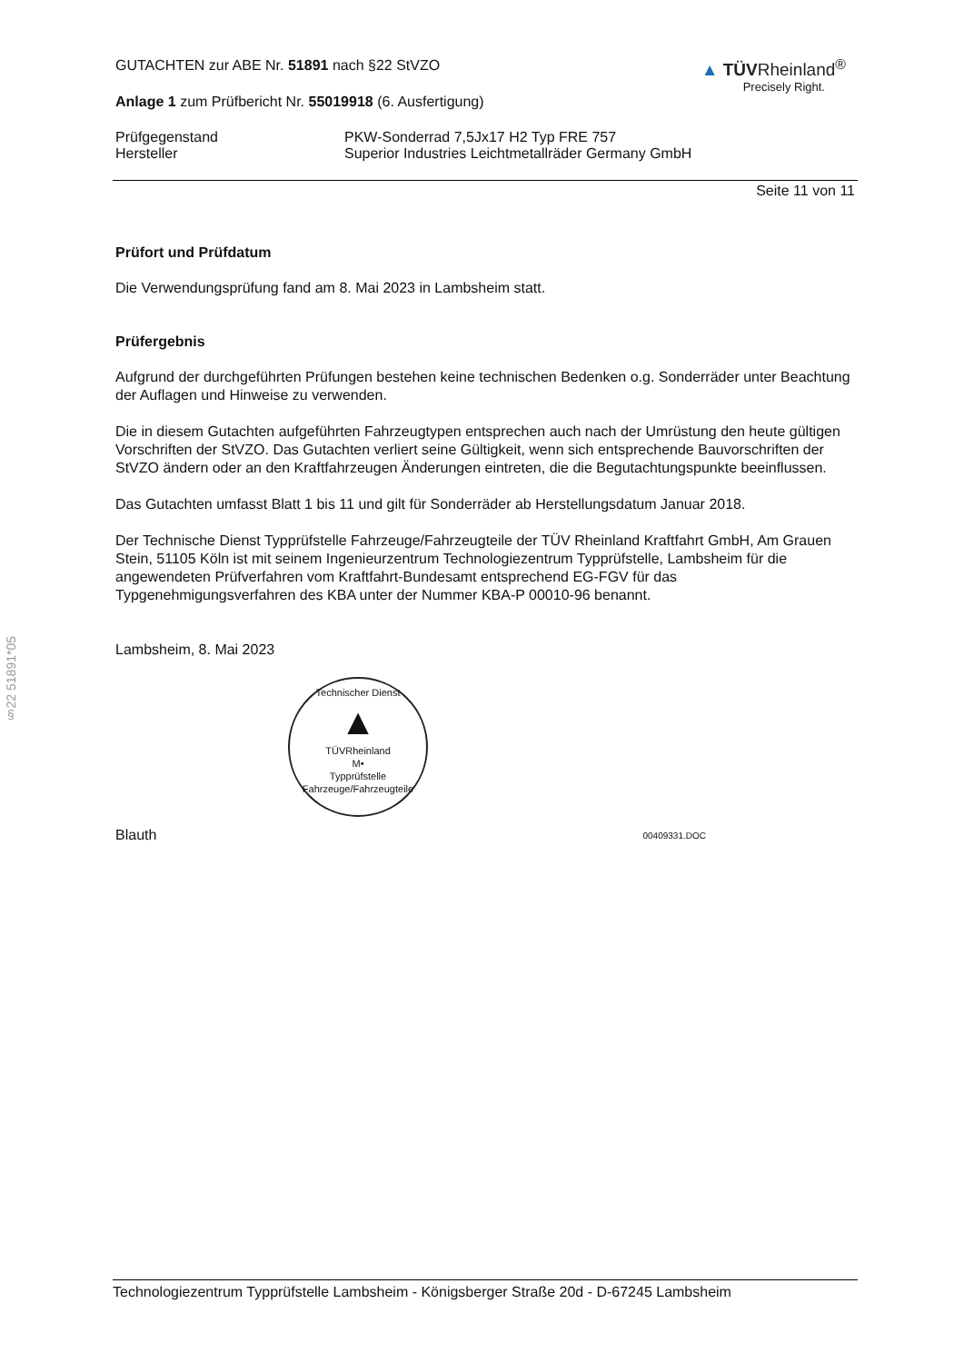§22 51891*05
GUTACHTEN zur ABE Nr. 51891 nach §22 StVZO
Anlage 1 zum Prüfbericht Nr. 55019918 (6. Ausfertigung)
▲ TÜVRheinland<sup>®</sup>
Precisely Right.
Prüfgegenstand
Hersteller
PKW-Sonderrad 7,5Jx17 H2 Typ FRE 757
Superior Industries Leichtmetallräder Germany GmbH
Seite 11 von 11
Prüfort und Prüfdatum
Die Verwendungsprüfung fand am 8. Mai 2023 in Lambsheim statt.
Prüfergebnis
Aufgrund der durchgeführten Prüfungen bestehen keine technischen Bedenken o.g. Sonderräder unter Beachtung der Auflagen und Hinweise zu verwenden.
Die in diesem Gutachten aufgeführten Fahrzeugtypen entsprechen auch nach der Umrüstung den heute gültigen Vorschriften der StVZO. Das Gutachten verliert seine Gültigkeit, wenn sich entsprechende Bauvorschriften der StVZO ändern oder an den Kraftfahrzeugen Änderungen eintreten, die die Begutachtungspunkte beeinflussen.
Das Gutachten umfasst Blatt 1 bis 11 und gilt für Sonderräder ab Herstellungsdatum Januar 2018.
Der Technische Dienst Typprüfstelle Fahrzeuge/Fahrzeugteile der TÜV Rheinland Kraftfahrt GmbH, Am Grauen Stein, 51105 Köln ist mit seinem Ingenieurzentrum Technologiezentrum Typprüfstelle, Lambsheim für die angewendeten Prüfverfahren vom Kraftfahrt-Bundesamt entsprechend EG-FGV für das Typgenehmigungsverfahren des KBA unter der Nummer KBA-P 00010-96 benannt.
Lambsheim, 8. Mai 2023
Technischer Dienst
▲
TÜVRheinland
M•
Typprüfstelle Fahrzeuge/Fahrzeugteile
Blauth 00409331.DOC
Technologiezentrum Typprüfstelle Lambsheim - Königsberger Straße 20d - D-67245 Lambsheim